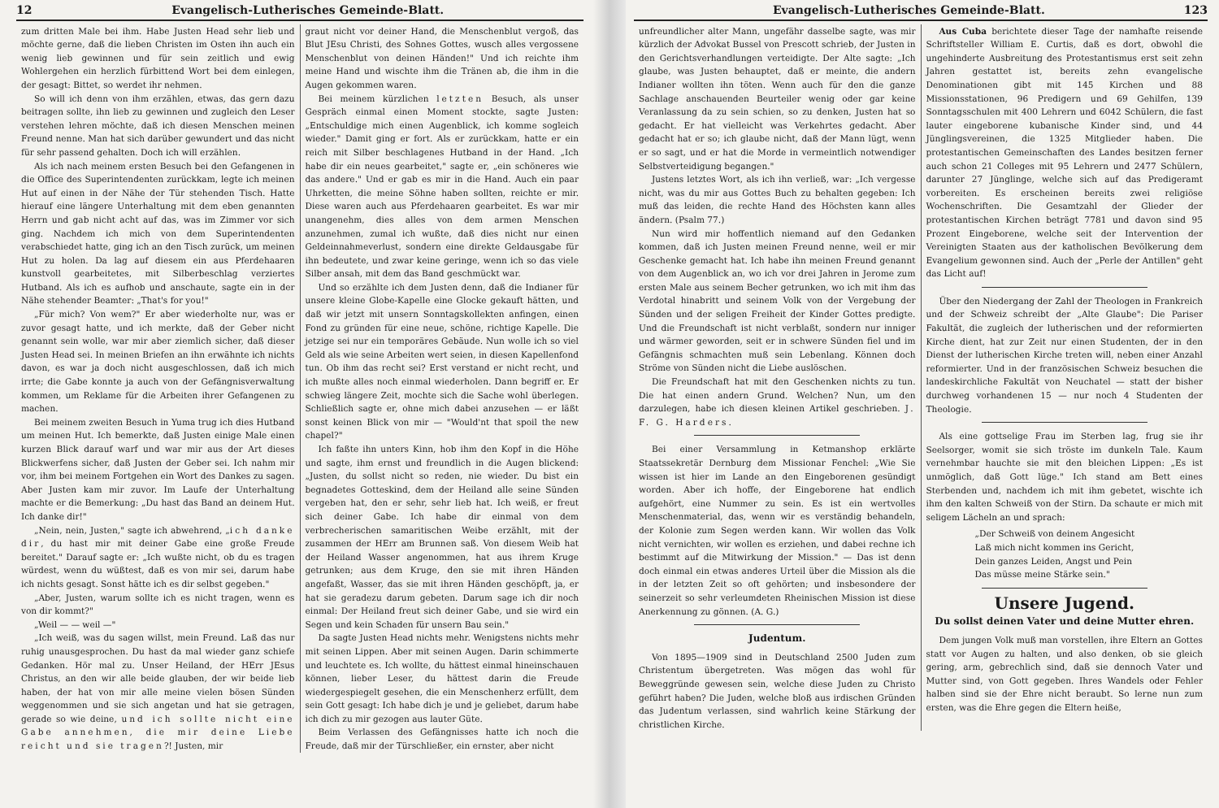12 Evangelisch-Lutherisches Gemeinde-Blatt.
zum dritten Male bei ihm. Habe Justen Head sehr lieb und möchte gerne, daß die lieben Christen im Osten ihn auch ein wenig lieb gewinnen und für sein zeitlich und ewig Wohlergehen ein herzlich fürbittend Wort bei dem einlegen, der gesagt: Bittet, so werdet ihr nehmen.
So will ich denn von ihm erzählen, etwas, das gern dazu beitragen sollte, ihn lieb zu gewinnen und zugleich den Leser verstehen lehren möchte, daß ich diesen Menschen meinen Freund nenne. Man hat sich darüber gewundert und das nicht für sehr passend gehalten. Doch ich will erzählen.
Als ich nach meinem ersten Besuch bei den Gefangenen in die Office des Superintendenten zurückkam, legte ich meinen Hut auf einen in der Nähe der Tür stehenden Tisch. Hatte hierauf eine längere Unterhaltung mit dem eben genannten Herrn und gab nicht acht auf das, was im Zimmer vor sich ging. Nachdem ich mich von dem Superintendenten verabschiedet hatte, ging ich an den Tisch zurück, um meinen Hut zu holen. Da lag auf diesem ein aus Pferdehaaren kunstvoll gearbeitetes, mit Silberbeschlag verziertes Hutband. Als ich es aufhob und anschaute, sagte ein in der Nähe stehender Beamter: „That's for you!"
„Für mich? Von wem?" Er aber wiederholte nur, was er zuvor gesagt hatte, und ich merkte, daß der Geber nicht genannt sein wolle, war mir aber ziemlich sicher, daß dieser Justen Head sei. In meinen Briefen an ihn erwähnte ich nichts davon, es war ja doch nicht ausgeschlossen, daß ich mich irrte; die Gabe konnte ja auch von der Gefängnisverwaltung kommen, um Reklame für die Arbeiten ihrer Gefangenen zu machen.
Bei meinem zweiten Besuch in Yuma trug ich dies Hutband um meinen Hut. Ich bemerkte, daß Justen einige Male einen kurzen Blick darauf warf und war mir aus der Art dieses Blickwerfens sicher, daß Justen der Geber sei. Ich nahm mir vor, ihm bei meinem Fortgehen ein Wort des Dankes zu sagen. Aber Justen kam mir zuvor. Im Laufe der Unterhaltung machte er die Bemerkung: „Du hast das Band an deinem Hut. Ich danke dir!"
„Nein, nein, Justen," sagte ich abwehrend, „ich danke dir, du hast mir mit deiner Gabe eine große Freude bereitet." Darauf sagte er: „Ich wußte nicht, ob du es tragen würdest, wenn du wüßtest, daß es von mir sei, darum habe ich nichts gesagt. Sonst hätte ich es dir selbst gegeben."
„Aber, Justen, warum sollte ich es nicht tragen, wenn es von dir kommt?"
„Weil — — weil —"
„Ich weiß, was du sagen willst, mein Freund. Laß das nur ruhig unausgesprochen. Du hast da mal wieder ganz schiefe Gedanken. Hör mal zu. Unser Heiland, der HErr JEsus Christus, an den wir alle beide glauben, der wir beide lieb haben, der hat von mir alle meine vielen bösen Sünden weggenommen und sie sich angetan und hat sie getragen, gerade so wie deine, und ich sollte nicht eine Gabe annehmen, die mir deine Liebe reicht und sie tragen?! Justen, mir
graut nicht vor deiner Hand, die Menschenblut vergoß, das Blut JEsu Christi, des Sohnes Gottes, wusch alles vergossene Menschenblut von deinen Händen!" Und ich reichte ihm meine Hand und wischte ihm die Tränen ab, die ihm in die Augen gekommen waren.
Bei meinem kürzlichen letzten Besuch, als unser Gespräch einmal einen Moment stockte, sagte Justen: „Entschuldige mich einen Augenblick, ich komme sogleich wieder." Damit ging er fort. Als er zurückkam, hatte er ein reich mit Silber beschlagenes Hutband in der Hand. „Ich habe dir ein neues gearbeitet," sagte er, „ein schöneres wie das andere." Und er gab es mir in die Hand. Auch ein paar Uhrketten, die meine Söhne haben sollten, reichte er mir. Diese waren auch aus Pferdehaaren gearbeitet. Es war mir unangenehm, dies alles von dem armen Menschen anzunehmen, zumal ich wußte, daß dies nicht nur einen Geldeinnahmeverlust, sondern eine direkte Geldausgabe für ihn bedeutete, und zwar keine geringe, wenn ich so das viele Silber ansah, mit dem das Band geschmückt war.
Und so erzählte ich dem Justen denn, daß die Indianer für unsere kleine Globe-Kapelle eine Glocke gekauft hätten, und daß wir jetzt mit unsern Sonntagskollekten anfingen, einen Fond zu gründen für eine neue, schöne, richtige Kapelle. Die jetzige sei nur ein temporäres Gebäude. Nun wolle ich so viel Geld als wie seine Arbeiten wert seien, in diesen Kapellenfond tun. Ob ihm das recht sei? Erst verstand er nicht recht, und ich mußte alles noch einmal wiederholen. Dann begriff er. Er schwieg längere Zeit, mochte sich die Sache wohl überlegen. Schließlich sagte er, ohne mich dabei anzusehen — er läßt sonst keinen Blick von mir — "Would'nt that spoil the new chapel?"
Ich faßte ihn unters Kinn, hob ihm den Kopf in die Höhe und sagte, ihm ernst und freundlich in die Augen blickend: „Justen, du sollst nicht so reden, nie wieder. Du bist ein begnadetes Gotteskind, dem der Heiland alle seine Sünden vergeben hat, den er sehr, sehr lieb hat. Ich weiß, er freut sich deiner Gabe. Ich habe dir einmal von dem verbrecherischen samaritischen Weibe erzählt, mit der zusammen der HErr am Brunnen saß. Von diesem Weib hat der Heiland Wasser angenommen, hat aus ihrem Kruge getrunken; aus dem Kruge, den sie mit ihren Händen angefaßt, Wasser, das sie mit ihren Händen geschöpft, ja, er hat sie geradezu darum gebeten. Darum sage ich dir noch einmal: Der Heiland freut sich deiner Gabe, und sie wird ein Segen und kein Schaden für unsern Bau sein."
Da sagte Justen Head nichts mehr. Wenigstens nichts mehr mit seinen Lippen. Aber mit seinen Augen. Darin schimmerte und leuchtete es. Ich wollte, du hättest einmal hineinschauen können, lieber Leser, du hättest darin die Freude wiedergespiegelt gesehen, die ein Menschenherz erfüllt, dem sein Gott gesagt: Ich habe dich je und je geliebet, darum habe ich dich zu mir gezogen aus lauter Güte.
Beim Verlassen des Gefängnisses hatte ich noch die Freude, daß mir der Türschließer, ein ernster, aber nicht
Evangelisch-Lutherisches Gemeinde-Blatt. 123
unfreundlicher alter Mann, ungefähr dasselbe sagte, was mir kürzlich der Advokat Bussel von Prescott schrieb, der Justen in den Gerichtsverhandlungen verteidigte. Der Alte sagte: „Ich glaube, was Justen behauptet, daß er meinte, die andern Indianer wollten ihn töten. Wenn auch für den die ganze Sachlage anschauenden Beurteiler wenig oder gar keine Veranlassung da zu sein schien, so zu denken, Justen hat so gedacht. Er hat vielleicht was Verkehrtes gedacht. Aber gedacht hat er so; ich glaube nicht, daß der Mann lügt, wenn er so sagt, und er hat die Morde in vermeintlich notwendiger Selbstverteidigung begangen."
Justens letztes Wort, als ich ihn verließ, war: „Ich vergesse nicht, was du mir aus Gottes Buch zu behalten gegeben: Ich muß das leiden, die rechte Hand des Höchsten kann alles ändern. (Psalm 77.)
Nun wird mir hoffentlich niemand auf den Gedanken kommen, daß ich Justen meinen Freund nenne, weil er mir Geschenke gemacht hat. Ich habe ihn meinen Freund genannt von dem Augenblick an, wo ich vor drei Jahren in Jerome zum ersten Male aus seinem Becher getrunken, wo ich mit ihm das Verdotal hinabritt und seinem Volk von der Vergebung der Sünden und der seligen Freiheit der Kinder Gottes predigte. Und die Freundschaft ist nicht verblaßt, sondern nur inniger und wärmer geworden, seit er in schwere Sünden fiel und im Gefängnis schmachten muß sein Lebenlang. Können doch Ströme von Sünden nicht die Liebe auslöschen.
Die Freundschaft hat mit den Geschenken nichts zu tun. Die hat einen andern Grund. Welchen? Nun, um den darzulegen, habe ich diesen kleinen Artikel geschrieben. J. F. G. Harders.
Bei einer Versammlung in Ketmanshop erklärte Staatssekretär Dernburg dem Missionar Fenchel: „Wie Sie wissen ist hier im Lande an den Eingeborenen gesündigt worden. Aber ich hoffe, der Eingeborene hat endlich aufgehört, eine Nummer zu sein. Es ist ein wertvolles Menschenmaterial, das, wenn wir es verständig behandeln, der Kolonie zum Segen werden kann. Wir wollen das Volk nicht vernichten, wir wollen es erziehen, und dabei rechne ich bestimmt auf die Mitwirkung der Mission." — Das ist denn doch einmal ein etwas anderes Urteil über die Mission als die in der letzten Zeit so oft gehörten; und insbesondere der seinerzeit so sehr verleumdeten Rheinischen Mission ist diese Anerkennung zu gönnen. (A. G.)
Judentum.
Von 1895—1909 sind in Deutschland 2500 Juden zum Christentum übergetreten. Was mögen das wohl für Beweggründe gewesen sein, welche diese Juden zu Christo geführt haben? Die Juden, welche bloß aus irdischen Gründen das Judentum verlassen, sind wahrlich keine Stärkung der christlichen Kirche.
Aus Cuba berichtete dieser Tage der namhafte reisende Schriftsteller William E. Curtis, daß es dort, obwohl die ungehinderte Ausbreitung des Protestantismus erst seit zehn Jahren gestattet ist, bereits zehn evangelische Denominationen gibt mit 145 Kirchen und 88 Missionsstationen, 96 Predigern und 69 Gehilfen, 139 Sonntagsschulen mit 400 Lehrern und 6042 Schülern, die fast lauter eingeborene kubanische Kinder sind, und 44 Jünglingsvereinen, die 1325 Mitglieder haben. Die protestantischen Gemeinschaften des Landes besitzen ferner auch schon 21 Colleges mit 95 Lehrern und 2477 Schülern, darunter 27 Jünglinge, welche sich auf das Predigeramt vorbereiten. Es erscheinen bereits zwei religiöse Wochenschriften. Die Gesamtzahl der Glieder der protestantischen Kirchen beträgt 7781 und davon sind 95 Prozent Eingeborene, welche seit der Intervention der Vereinigten Staaten aus der katholischen Bevölkerung dem Evangelium gewonnen sind. Auch der „Perle der Antillen" geht das Licht auf!
Über den Niedergang der Zahl der Theologen in Frankreich und der Schweiz schreibt der „Alte Glaube": Die Pariser Fakultät, die zugleich der lutherischen und der reformierten Kirche dient, hat zur Zeit nur einen Studenten, der in den Dienst der lutherischen Kirche treten will, neben einer Anzahl reformierter. Und in der französischen Schweiz besuchen die landeskirchliche Fakultät von Neuchatel — statt der bisher durchweg vorhandenen 15 — nur noch 4 Studenten der Theologie.
Als eine gottselige Frau im Sterben lag, frug sie ihr Seelsorger, womit sie sich tröste im dunkeln Tale. Kaum vernehmbar hauchte sie mit den bleichen Lippen: „Es ist unmöglich, daß Gott lüge." Ich stand am Bett eines Sterbenden und, nachdem ich mit ihm gebetet, wischte ich ihm den kalten Schweiß von der Stirn. Da schaute er mich mit seligem Lächeln an und sprach:
„Der Schweiß von deinem Angesicht
Laß mich nicht kommen ins Gericht,
Dein ganzes Leiden, Angst und Pein
Das müsse meine Stärke sein."
Unsere Jugend.
Du sollst deinen Vater und deine Mutter ehren.
Dem jungen Volk muß man vorstellen, ihre Eltern an Gottes statt vor Augen zu halten, und also denken, ob sie gleich gering, arm, gebrechlich sind, daß sie dennoch Vater und Mutter sind, von Gott gegeben. Ihres Wandels oder Fehler halben sind sie der Ehre nicht beraubt. So lerne nun zum ersten, was die Ehre gegen die Eltern heiße,